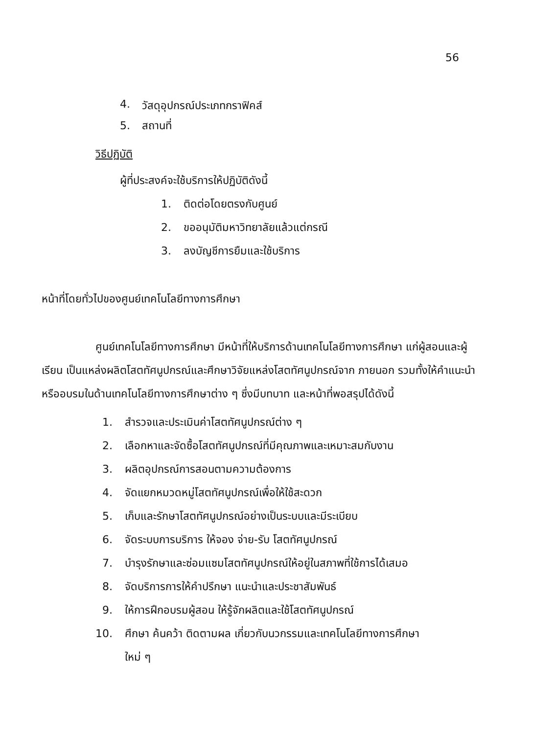56
4. วัสดุอุปกรณ์ประเภทกราฟิคส์
5. สถานที่
วิธีปฏิบัติ
ผู้ที่ประสงค์จะใช้บริการให้ปฏิบัติดังนี้
1. ติดต่อโดยตรงกับศูนย์
2. ขออนุมัติมหาวิทยาลัยแล้วแต่กรณี
3. ลงบัญชีการยืมและใช้บริการ
หน้าที่โดยทั่วไปของศูนย์เทคโนโลยีทางการศึกษา
ศูนย์เทคโนโลยีทางการศึกษา มีหน้าที่ให้บริการด้านเทคโนโลยีทางการศึกษา แก่ผู้สอนและผู้เรียน เป็นแหล่งผลิตโสตทัศนูปกรณ์และศึกษาวิจัยแหล่งโสตทัศนูปกรณ์จาก ภายนอก รวมทั้งให้คำแนะนำหรืออบรมในด้านเทคโนโลยีทางการศึกษาต่าง ๆ ซึ่งมีบทบาท และหน้าที่พอสรุปได้ดังนี้
1. สำรวจและประเมินค่าโสตทัศนูปกรณ์ต่าง ๆ
2. เลือกหาและจัดซื้อโสตทัศนูปกรณ์ที่มีคุณภาพและเหมาะสมกับงาน
3. ผลิตอุปกรณ์การสอนตามความต้องการ
4. จัดแยกหมวดหมู่โสตทัศนูปกรณ์เพื่อให้ใช้สะดวก
5. เก็บและรักษาโสตทัศนูปกรณ์อย่างเป็นระบบและมีระเบียบ
6. จัดระบบการบริการ ให้จอง จ่าย-รับ โสตทัศนูปกรณ์
7. บำรุงรักษาและซ่อมแซมโสตทัศนูปกรณ์ให้อยู่ในสภาพที่ใช้การได้เสมอ
8. จัดบริการการให้คำปรึกษา แนะนำและประชาสัมพันธ์
9. ให้การฝึกอบรมผู้สอน ให้รู้จักผลิตและใช้โสตทัศนูปกรณ์
10. ศึกษา ค้นคว้า ติดตามผล เกี่ยวกับนวกรรมและเทคโนโลยีทางการศึกษา
ใหม่ ๆ